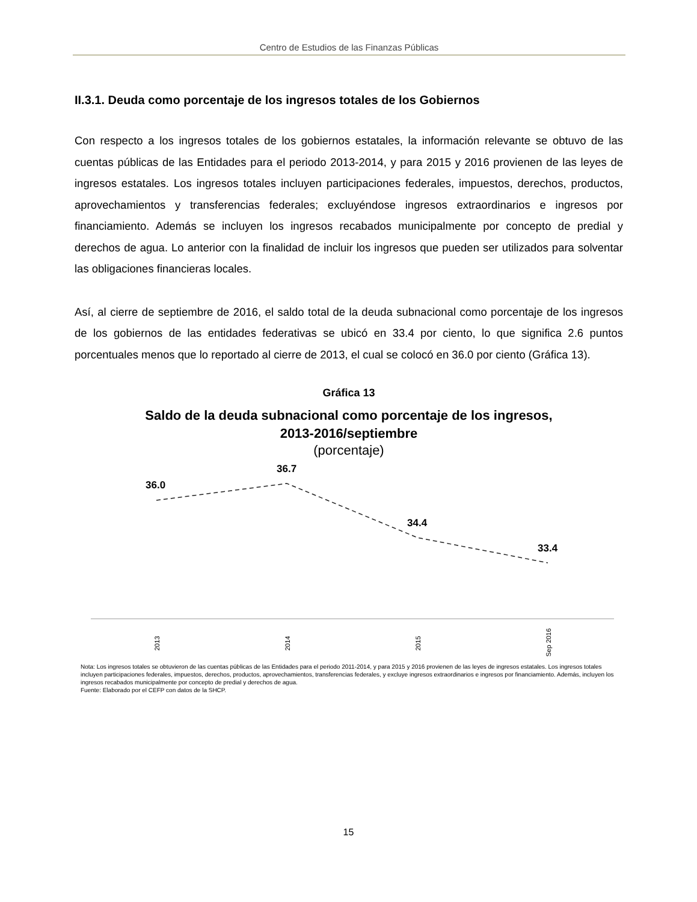Centro de Estudios de las Finanzas Públicas
II.3.1. Deuda como porcentaje de los ingresos totales de los Gobiernos
Con respecto a los ingresos totales de los gobiernos estatales, la información relevante se obtuvo de las cuentas públicas de las Entidades para el periodo 2013-2014, y para 2015 y 2016 provienen de las leyes de ingresos estatales. Los ingresos totales incluyen participaciones federales, impuestos, derechos, productos, aprovechamientos y transferencias federales; excluyéndose ingresos extraordinarios e ingresos por financiamiento. Además se incluyen los ingresos recabados municipalmente por concepto de predial y derechos de agua. Lo anterior con la finalidad de incluir los ingresos que pueden ser utilizados para solventar las obligaciones financieras locales.
Así, al cierre de septiembre de 2016, el saldo total de la deuda subnacional como porcentaje de los ingresos de los gobiernos de las entidades federativas se ubicó en 33.4 por ciento, lo que significa 2.6 puntos porcentuales menos que lo reportado al cierre de 2013, el cual se colocó en 36.0 por ciento (Gráfica 13).
Gráfica 13
Saldo de la deuda subnacional como porcentaje de los ingresos,
2013-2016/septiembre
(porcentaje)
36.0
36.7
34.4
33.4
2013
2014
2015
Sep 2016
Nota: Los ingresos totales se obtuvieron de las cuentas públicas de las Entidades para el periodo 2011-2014, y para 2015 y 2016 provienen de las leyes de ingresos estatales. Los ingresos totales incluyen participaciones federales, impuestos, derechos, productos, aprovechamientos, transferencias federales, y excluye ingresos extraordinarios e ingresos por financiamiento. Además, incluyen los ingresos recabados municipalmente por concepto de predial y derechos de agua.
Fuente: Elaborado por el CEFP con datos de la SHCP.
15